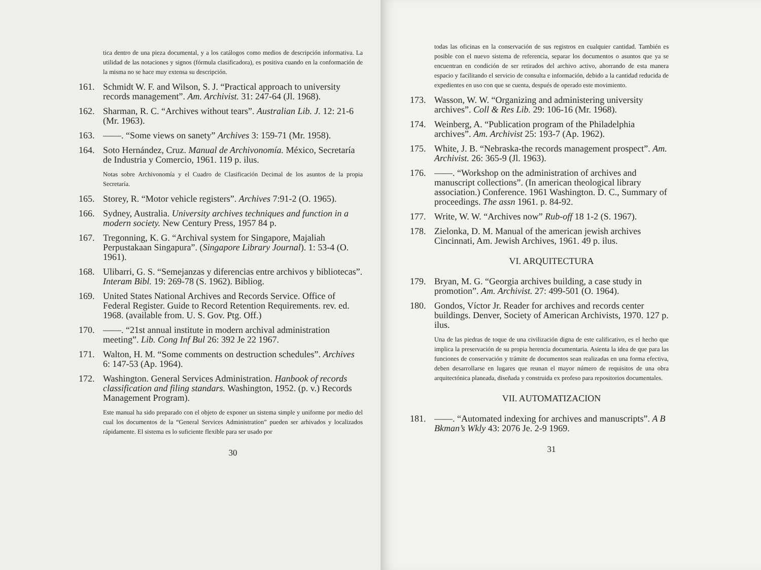tica dentro de una pieza documental, y a los catálogos como medios de descripción informativa. La utilidad de las notaciones y signos (fórmula clasificadora), es positiva cuando en la conformación de la misma no se hace muy extensa su descripción.
161. Schmidt W. F. and Wilson, S. J. “Practical approach to university records management”. Am. Archivist. 31: 247-64 (Jl. 1968).
162. Sharman, R. C. “Archives without tears”. Australian Lib. J. 12: 21-6 (Mr. 1963).
163. ——. “Some views on sanety” Archives 3: 159-71 (Mr. 1958).
164. Soto Hernández, Cruz. Manual de Archivonomía. México, Secretaría de Industria y Comercio, 1961. 119 p. ilus.
Notas sobre Archivonomía y el Cuadro de Clasificación Decimal de los asuntos de la propia Secretaría.
165. Storey, R. “Motor vehicle registers”. Archives 7:91-2 (O. 1965).
166. Sydney, Australia. University archives techniques and function in a modern society. New Century Press, 1957 84 p.
167. Tregonning, K. G. “Archival system for Singapore, Majaliah Perpustakaan Singapura”. (Singapore Library Journal). 1: 53-4 (O. 1961).
168. Ulibarri, G. S. “Semejanzas y diferencias entre archivos y bibliotecas”. Interam Bibl. 19: 269-78 (S. 1962). Bibliog.
169. United States National Archives and Records Service. Office of Federal Register. Guide to Record Retention Requirements. rev. ed. 1968. (available from. U. S. Gov. Ptg. Off.)
170. ——. “21st annual institute in modern archival administration meeting”. Lib. Cong Inf Bul 26: 392 Je 22 1967.
171. Walton, H. M. “Some comments on destruction schedules”. Archives 6: 147-53 (Ap. 1964).
172. Washington. General Services Administration. Hanbook of records classification and filing standars. Washington, 1952. (p. v.) Records Management Program).
Este manual ha sido preparado con el objeto de exponer un sistema simple y uniforme por medio del cual los documentos de la “General Services Administration” pueden ser arhivados y localizados rápidamente. El sistema es lo suficiente flexible para ser usado por
30
todas las oficinas en la conservación de sus registros en cualquier cantidad. También es posible con el nuevo sistema de referencia, separar los documentos o asuntos que ya se encuentran en condición de ser retirados del archivo activo, ahorrando de esta manera espacio y facilitando el servicio de consulta e información, debido a la cantidad reducida de expedientes en uso con que se cuenta, después de operado este movimiento.
173. Wasson, W. W. “Organizing and administering university archives”. Coll & Res Lib. 29: 106-16 (Mr. 1968).
174. Weinberg, A. “Publication program of the Philadelphia archives”. Am. Archivist 25: 193-7 (Ap. 1962).
175. White, J. B. “Nebraska-the records management prospect”. Am. Archivist. 26: 365-9 (Jl. 1963).
176. ——. “Workshop on the administration of archives and manuscript collections”. (In american theological library association.) Conference. 1961 Washington. D. C., Summary of proceedings. The assn 1961. p. 84-92.
177. Write, W. W. “Archives now” Rub-off 18 1-2 (S. 1967).
178. Zielonka, D. M. Manual of the american jewish archives Cincinnati, Am. Jewish Archives, 1961. 49 p. ilus.
VI. ARQUITECTURA
179. Bryan, M. G. “Georgia archives building, a case study in promotion”. Am. Archivist. 27: 499-501 (O. 1964).
180. Gondos, Víctor Jr. Reader for archives and records center buildings. Denver, Society of American Archivists, 1970. 127 p. ilus.
Una de las piedras de toque de una civilización digna de este calificativo, es el hecho que implica la preservación de su propia herencia documentaria. Asienta la idea de que para las funciones de conservación y trámite de documentos sean realizadas en una forma efectiva, deben desarrollarse en lugares que reunan el mayor número de requisitos de una obra arquitectónica planeada, diseñada y construida ex profeso para repositorios documentales.
VII. AUTOMATIZACION
181. ——. “Automated indexing for archives and manuscripts”. A B Bkman’s Wkly 43: 2076 Je. 2-9 1969.
31